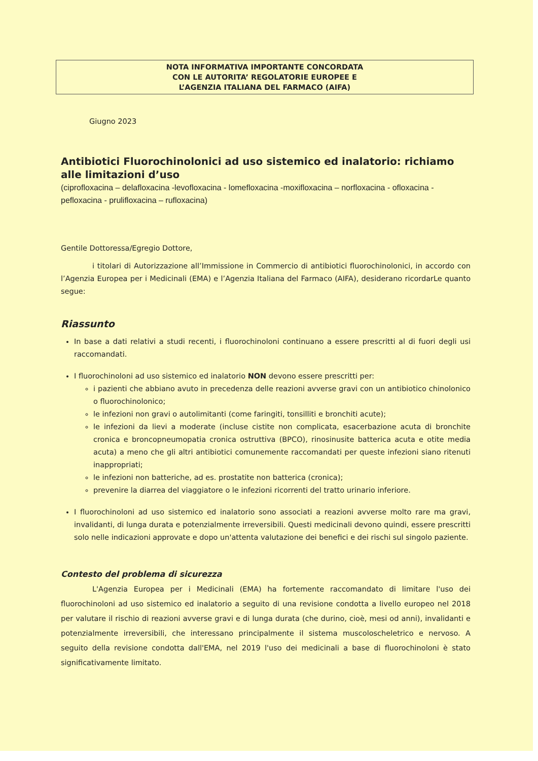NOTA INFORMATIVA IMPORTANTE CONCORDATA
CON LE AUTORITA’ REGOLATORIE EUROPEE E
L’AGENZIA ITALIANA DEL FARMACO (AIFA)
Giugno 2023
Antibiotici Fluorochinolonici ad uso sistemico ed inalatorio: richiamo alle limitazioni d’uso
(ciprofloxacina – delafloxacina -levofloxacina - lomefloxacina -moxifloxacina – norfloxacina - ofloxacina - pefloxacina - prulifloxacina – rufloxacina)
Gentile Dottoressa/Egregio Dottore,
i titolari di Autorizzazione all’Immissione in Commercio di antibiotici fluorochinolonici, in accordo con l’Agenzia Europea per i Medicinali (EMA) e l’Agenzia Italiana del Farmaco (AIFA), desiderano ricordarLe quanto segue:
Riassunto
In base a dati relativi a studi recenti, i fluorochinoloni continuano a essere prescritti al di fuori degli usi raccomandati.
I fluorochinoloni ad uso sistemico ed inalatorio NON devono essere prescritti per:
i pazienti che abbiano avuto in precedenza delle reazioni avverse gravi con un antibiotico chinolonico o fluorochinolonico;
le infezioni non gravi o autolimitanti (come faringiti, tonsilliti e bronchiti acute);
le infezioni da lievi a moderate (incluse cistite non complicata, esacerbazione acuta di bronchite cronica e broncopneumopatia cronica ostruttiva (BPCO), rinosinusite batterica acuta e otite media acuta) a meno che gli altri antibiotici comunemente raccomandati per queste infezioni siano ritenuti inappropriati;
le infezioni non batteriche, ad es. prostatite non batterica (cronica);
prevenire la diarrea del viaggiatore o le infezioni ricorrenti del tratto urinario inferiore.
I fluorochinoloni ad uso sistemico ed inalatorio sono associati a reazioni avverse molto rare ma gravi, invalidanti, di lunga durata e potenzialmente irreversibili. Questi medicinali devono quindi, essere prescritti solo nelle indicazioni approvate e dopo un'attenta valutazione dei benefici e dei rischi sul singolo paziente.
Contesto del problema di sicurezza
L'Agenzia Europea per i Medicinali (EMA) ha fortemente raccomandato di limitare l'uso dei fluorochinoloni ad uso sistemico ed inalatorio a seguito di una revisione condotta a livello europeo nel 2018 per valutare il rischio di reazioni avverse gravi e di lunga durata (che durino, cioè, mesi od anni), invalidanti e potenzialmente irreversibili, che interessano principalmente il sistema muscoloscheletrico e nervoso. A seguito della revisione condotta dall'EMA, nel 2019 l'uso dei medicinali a base di fluorochinoloni è stato significativamente limitato.